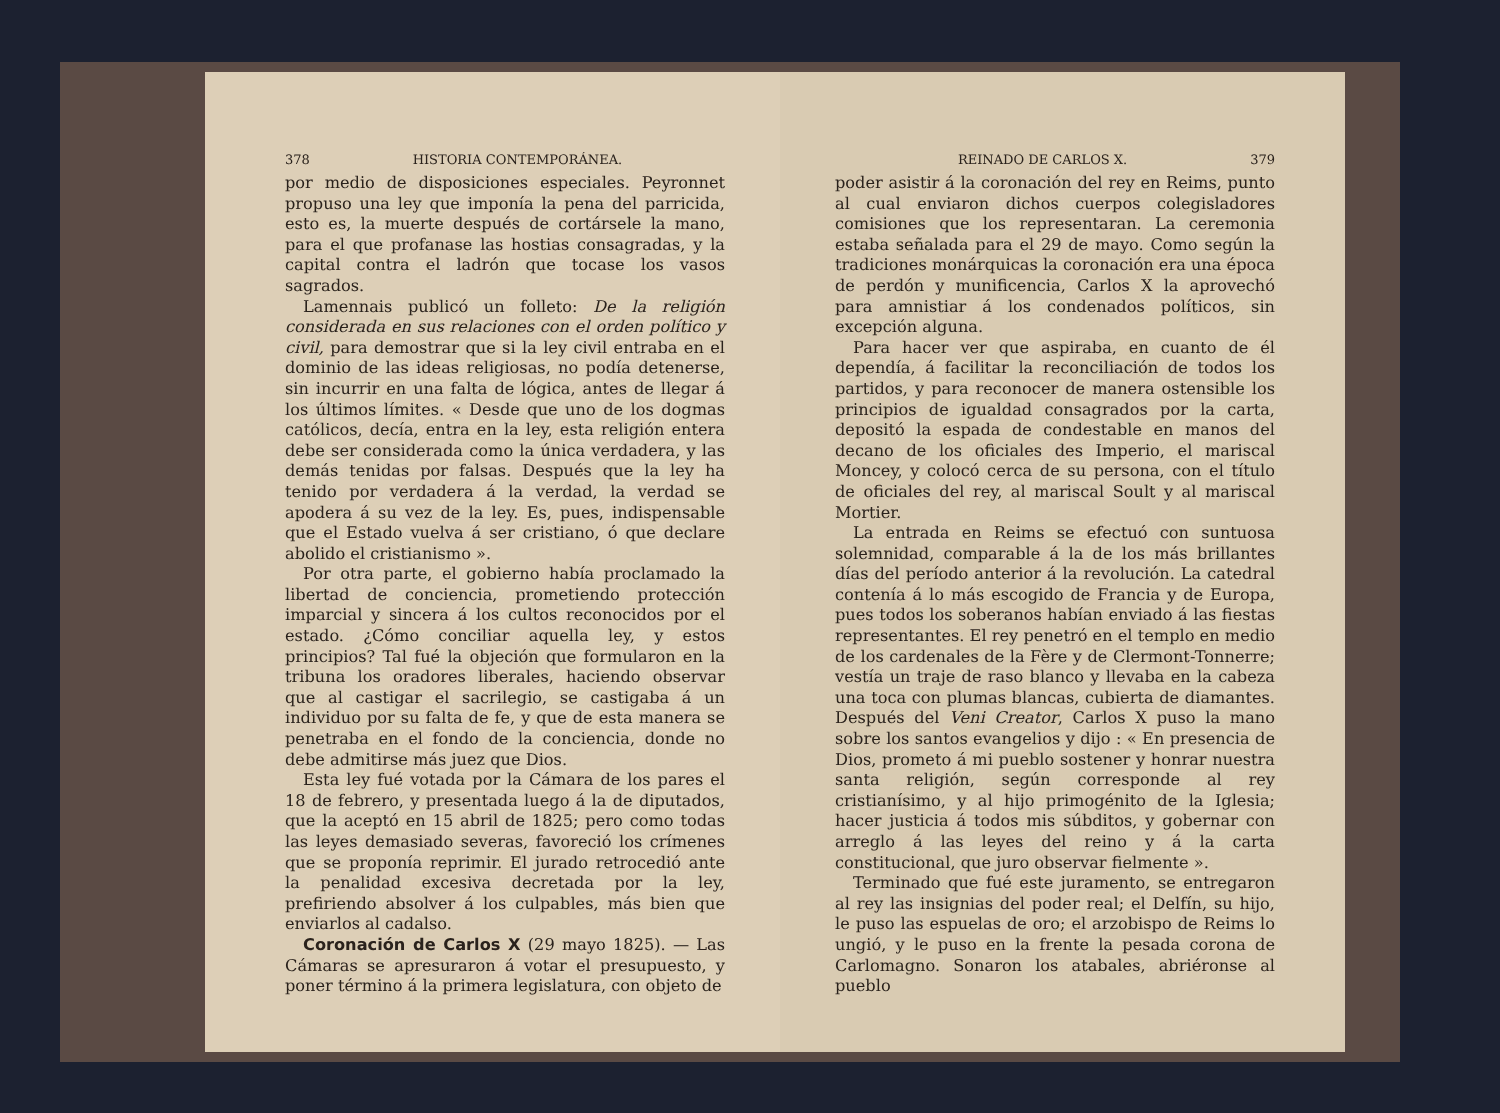378 HISTORIA CONTEMPORÁNEA.
por medio de disposiciones especiales. Peyronnet propuso una ley que imponía la pena del parricida, esto es, la muerte después de cortársele la mano, para el que profanase las hostias consagradas, y la capital contra el ladrón que tocase los vasos sagrados.
Lamennais publicó un folleto: De la religión considerada en sus relaciones con el orden político y civil, para demostrar que si la ley civil entraba en el dominio de las ideas religiosas, no podía detenerse, sin incurrir en una falta de lógica, antes de llegar á los últimos límites. « Desde que uno de los dogmas católicos, decía, entra en la ley, esta religión entera debe ser considerada como la única verdadera, y las demás tenidas por falsas. Después que la ley ha tenido por verdadera á la verdad, la verdad se apodera á su vez de la ley. Es, pues, indispensable que el Estado vuelva á ser cristiano, ó que declare abolido el cristianismo ».
Por otra parte, el gobierno había proclamado la libertad de conciencia, prometiendo protección imparcial y sincera á los cultos reconocidos por el estado. ¿Cómo conciliar aquella ley, y estos principios? Tal fué la objeción que formularon en la tribuna los oradores liberales, haciendo observar que al castigar el sacrilegio, se castigaba á un individuo por su falta de fe, y que de esta manera se penetraba en el fondo de la conciencia, donde no debe admitirse más juez que Dios.
Esta ley fué votada por la Cámara de los pares el 18 de febrero, y presentada luego á la de diputados, que la aceptó en 15 abril de 1825; pero como todas las leyes demasiado severas, favoreció los crímenes que se proponía reprimir. El jurado retrocedió ante la penalidad excesiva decretada por la ley, prefiriendo absolver á los culpables, más bien que enviarlos al cadalso.
Coronación de Carlos X (29 mayo 1825). — Las Cámaras se apresuraron á votar el presupuesto, y poner término á la primera legislatura, con objeto de
REINADO DE CARLOS X. 379
poder asistir á la coronación del rey en Reims, punto al cual enviaron dichos cuerpos colegisladores comisiones que los representaran. La ceremonia estaba señalada para el 29 de mayo. Como según la tradiciones monárquicas la coronación era una época de perdón y munificencia, Carlos X la aprovechó para amnistiar á los condenados políticos, sin excepción alguna.
Para hacer ver que aspiraba, en cuanto de él dependía, á facilitar la reconciliación de todos los partidos, y para reconocer de manera ostensible los principios de igualdad consagrados por la carta, depositó la espada de condestable en manos del decano de los oficiales des Imperio, el mariscal Moncey, y colocó cerca de su persona, con el título de oficiales del rey, al mariscal Soult y al mariscal Mortier.
La entrada en Reims se efectuó con suntuosa solemnidad, comparable á la de los más brillantes días del período anterior á la revolución. La catedral contenía á lo más escogido de Francia y de Europa, pues todos los soberanos habían enviado á las fiestas representantes. El rey penetró en el templo en medio de los cardenales de la Fère y de Clermont-Tonnerre; vestía un traje de raso blanco y llevaba en la cabeza una toca con plumas blancas, cubierta de diamantes. Después del Veni Creator, Carlos X puso la mano sobre los santos evangelios y dijo : « En presencia de Dios, prometo á mi pueblo sostener y honrar nuestra santa religión, según corresponde al rey cristianísimo, y al hijo primogénito de la Iglesia; hacer justicia á todos mis súbditos, y gobernar con arreglo á las leyes del reino y á la carta constitucional, que juro observar fielmente ».
Terminado que fué este juramento, se entregaron al rey las insignias del poder real; el Delfín, su hijo, le puso las espuelas de oro; el arzobispo de Reims lo ungió, y le puso en la frente la pesada corona de Carlomagno. Sonaron los atabales, abriéronse al pueblo